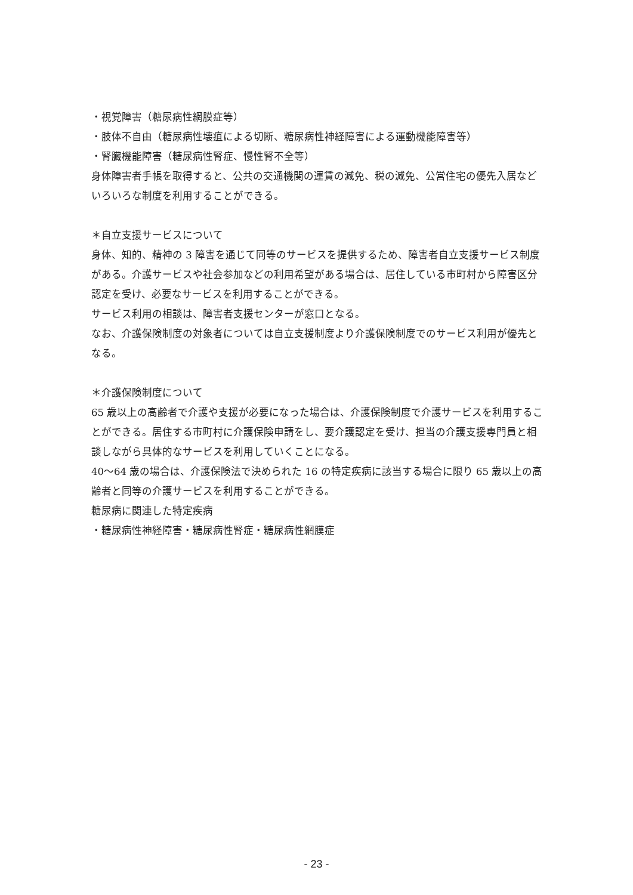・視覚障害（糖尿病性網膜症等）
・肢体不自由（糖尿病性壊疽による切断、糖尿病性神経障害による運動機能障害等）
・腎臓機能障害（糖尿病性腎症、慢性腎不全等）
身体障害者手帳を取得すると、公共の交通機関の運賃の減免、税の減免、公営住宅の優先入居などいろいろな制度を利用することができる。
＊自立支援サービスについて
身体、知的、精神の 3 障害を通じて同等のサービスを提供するため、障害者自立支援サービス制度がある。介護サービスや社会参加などの利用希望がある場合は、居住している市町村から障害区分認定を受け、必要なサービスを利用することができる。
サービス利用の相談は、障害者支援センターが窓口となる。
なお、介護保険制度の対象者については自立支援制度より介護保険制度でのサービス利用が優先となる。
＊介護保険制度について
65 歳以上の高齢者で介護や支援が必要になった場合は、介護保険制度で介護サービスを利用することができる。居住する市町村に介護保険申請をし、要介護認定を受け、担当の介護支援専門員と相談しながら具体的なサービスを利用していくことになる。
40～64 歳の場合は、介護保険法で決められた 16 の特定疾病に該当する場合に限り 65 歳以上の高齢者と同等の介護サービスを利用することができる。
糖尿病に関連した特定疾病
・糖尿病性神経障害・糖尿病性腎症・糖尿病性網膜症
- 23 -